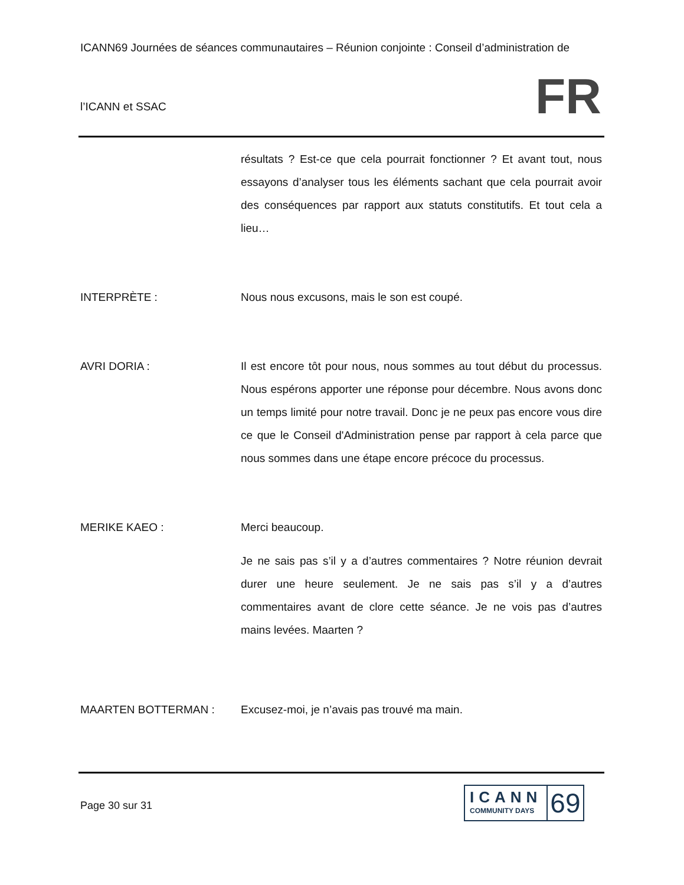ICANN69 Journées de séances communautaires – Réunion conjointe : Conseil d’administration de
l’ICANN et SSAC
FR
résultats ? Est-ce que cela pourrait fonctionner ? Et avant tout, nous essayons d’analyser tous les éléments sachant que cela pourrait avoir des conséquences par rapport aux statuts constitutifs. Et tout cela a lieu…
INTERPRÈTE : Nous nous excusons, mais le son est coupé.
AVRI DORIA : Il est encore tôt pour nous, nous sommes au tout début du processus. Nous espérons apporter une réponse pour décembre. Nous avons donc un temps limité pour notre travail. Donc je ne peux pas encore vous dire ce que le Conseil d'Administration pense par rapport à cela parce que nous sommes dans une étape encore précoce du processus.
MERIKE KAEO : Merci beaucoup.
Je ne sais pas s’il y a d’autres commentaires ? Notre réunion devrait durer une heure seulement. Je ne sais pas s’il y a d’autres commentaires avant de clore cette séance. Je ne vois pas d’autres mains levées. Maarten ?
MAARTEN BOTTERMAN : Excusez-moi, je n’avais pas trouvé ma main.
Page 30 sur 31
ICANN
COMMUNITY DAYS
69